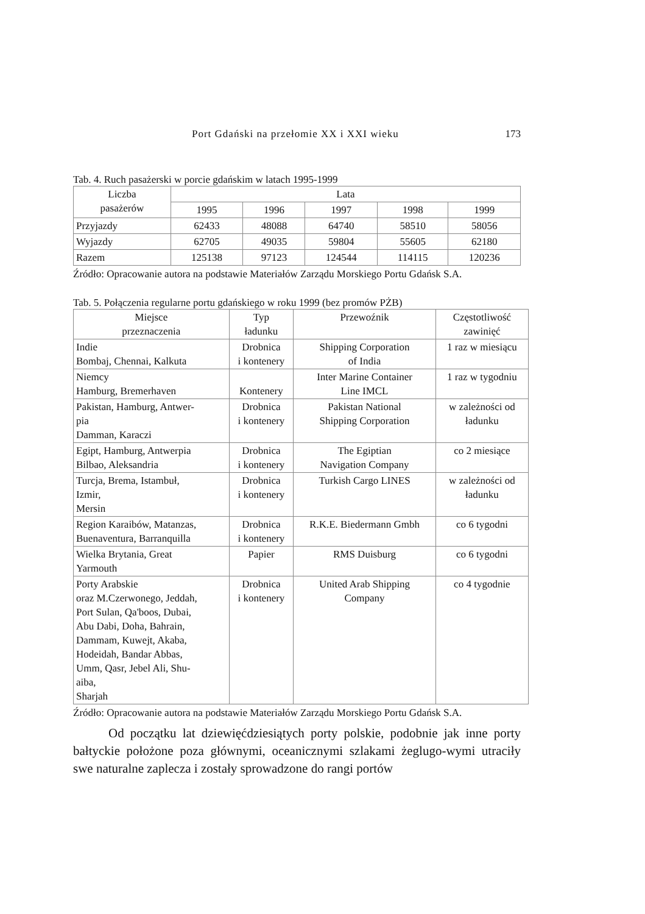Port Gdański na przełomie XX i XXI wieku 173
Tab. 4. Ruch pasażerski w porcie gdańskim w latach 1995-1999
| Liczba pasażerów | Lata | | | | |
| --- | --- | --- | --- | --- | --- |
| | 1995 | 1996 | 1997 | 1998 | 1999 |
| Przyjazdy | 62433 | 48088 | 64740 | 58510 | 58056 |
| Wyjazdy | 62705 | 49035 | 59804 | 55605 | 62180 |
| Razem | 125138 | 97123 | 124544 | 114115 | 120236 |
Źródło: Opracowanie autora na podstawie Materiałów Zarządu Morskiego Portu Gdańsk S.A.
Tab. 5. Połączenia regularne portu gdańskiego w roku 1999 (bez promów PŻB)
| Miejsce przeznaczenia | Typ ładunku | Przewoźnik | Częstotliwość zawinięć |
| --- | --- | --- | --- |
| Indie Bombaj, Chennai, Kalkuta | Drobnica i kontenery | Shipping Corporation of India | 1 raz w miesiącu |
| Niemcy Hamburg, Bremerhaven | Kontenery | Inter Marine Container Line IMCL | 1 raz w tygodniu |
| Pakistan, Hamburg, Antwer- pia Damman, Karaczi | Drobnica i kontenery | Pakistan National Shipping Corporation | w zależności od ładunku |
| Egipt, Hamburg, Antwerpia Bilbao, Aleksandria | Drobnica i kontenery | The Egiptian Navigation Company | co 2 miesiące |
| Turcja, Brema, Istambuł, Izmir, Mersin | Drobnica i kontenery | Turkish Cargo LINES | w zależności od ładunku |
| Region Karaibów, Matanzas, Buenaventura, Barranquilla | Drobnica i kontenery | R.K.E. Biedermann Gmbh | co 6 tygodni |
| Wielka Brytania, Great Yarmouth | Papier | RMS Duisburg | co 6 tygodni |
| Porty Arabskie oraz M.Czerwonego, Jeddah, Port Sulan, Qa'boos, Dubai, Abu Dabi, Doha, Bahrain, Dammam, Kuwejt, Akaba, Hodeidah, Bandar Abbas, Umm, Qasr, Jebel Ali, Shu- aiba, Sharjah | Drobnica i kontenery | United Arab Shipping Company | co 4 tygodnie |
Źródło: Opracowanie autora na podstawie Materiałów Zarządu Morskiego Portu Gdańsk S.A.
Od początku lat dziewięćdziesiątych porty polskie, podobnie jak inne porty bałtyckie położone poza głównymi, oceanicznymi szlakami żeglugo-wymi utraciły swe naturalne zaplecza i zostały sprowadzone do rangi portów